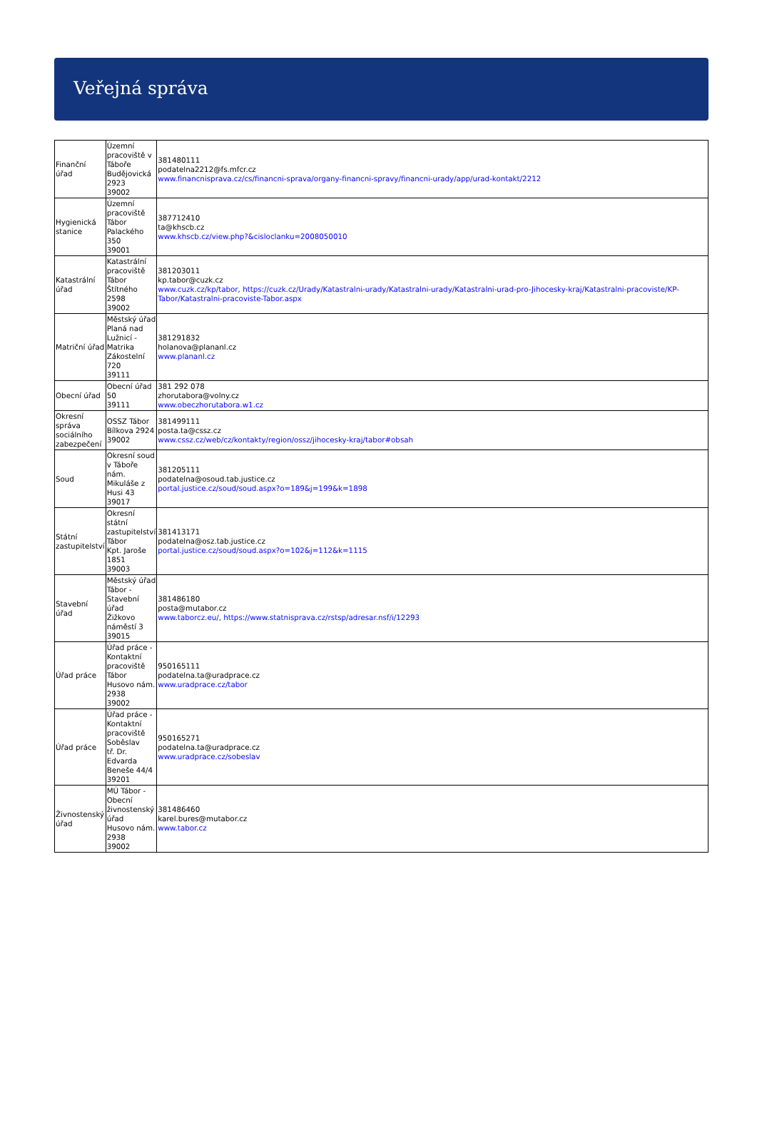Veřejná správa
| Finanční úřad | Územní pracoviště v Táboře Budějovická 2923 39002 | 381480111 podatelna2212@fs.mfcr.cz www.financnisprava.cz/cs/financni-sprava/organy-financni-spravy/financni-urady/app/urad-kontakt/2212 |
| Hygienická stanice | Územní pracoviště Tábor Palackého 350 39001 | 387712410 ta@khscb.cz www.khscb.cz/view.php?&cisloclanku=2008050010 |
| Katastrální úřad | Katastrální pracoviště Tábor Štítného 2598 39002 | 381203011 kp.tabor@cuzk.cz www.cuzk.cz/kp/tabor, https://cuzk.cz/Urady/Katastralni-urady/Katastralni-urady/Katastralni-urad-pro-Jihocesky-kraj/Katastralni-pracoviste/KP-Tabor/Katastralni-pracoviste-Tabor.aspx |
| Matriční úřad | Městský úřad Planá nad Lužnicí - Matrika Zákostelní 720 39111 | 381291832 holanova@plananl.cz www.plananl.cz |
| Obecní úřad | Obecní úřad 50 39111 | 381 292 078 zhorutabora@volny.cz www.obeczhorutabora.w1.cz |
| Okresní správa sociálního zabezpečení | OSSZ Tábor Bílkova 2924 39002 | 381499111 posta.ta@cssz.cz www.cssz.cz/web/cz/kontakty/region/ossz/jihocesky-kraj/tabor#obsah |
| Soud | Okresní soud v Táboře nám. Mikuláše z Husi 43 39017 | 381205111 podatelna@osoud.tab.justice.cz portal.justice.cz/soud/soud.aspx?o=189&j=199&k=1898 |
| Státní zastupitelství | Okresní státní zastupitelství Tábor Kpt. Jaroše 1851 39003 | 381413171 podatelna@osz.tab.justice.cz portal.justice.cz/soud/soud.aspx?o=102&j=112&k=1115 |
| Stavební úřad | Městský úřad Tábor - Stavební úřad Žižkovo náměstí 3 39015 | 381486180 posta@mutabor.cz www.taborcz.eu/, https://www.statnisprava.cz/rstsp/adresar.nsf/i/12293 |
| Úřad práce | Úřad práce - Kontaktní pracoviště Tábor Husovo nám. 2938 39002 | 950165111 podatelna.ta@uradprace.cz www.uradprace.cz/tabor |
| Úřad práce | Úřad práce - Kontaktní pracoviště Soběslav tř. Dr. Edvarda Beneše 44/4 39201 | 950165271 podatelna.ta@uradprace.cz www.uradprace.cz/sobeslav |
| Živnostenský úřad | MÚ Tábor - Obecní živnostenský úřad Husovo nám. 2938 39002 | 381486460 karel.bures@mutabor.cz www.tabor.cz |